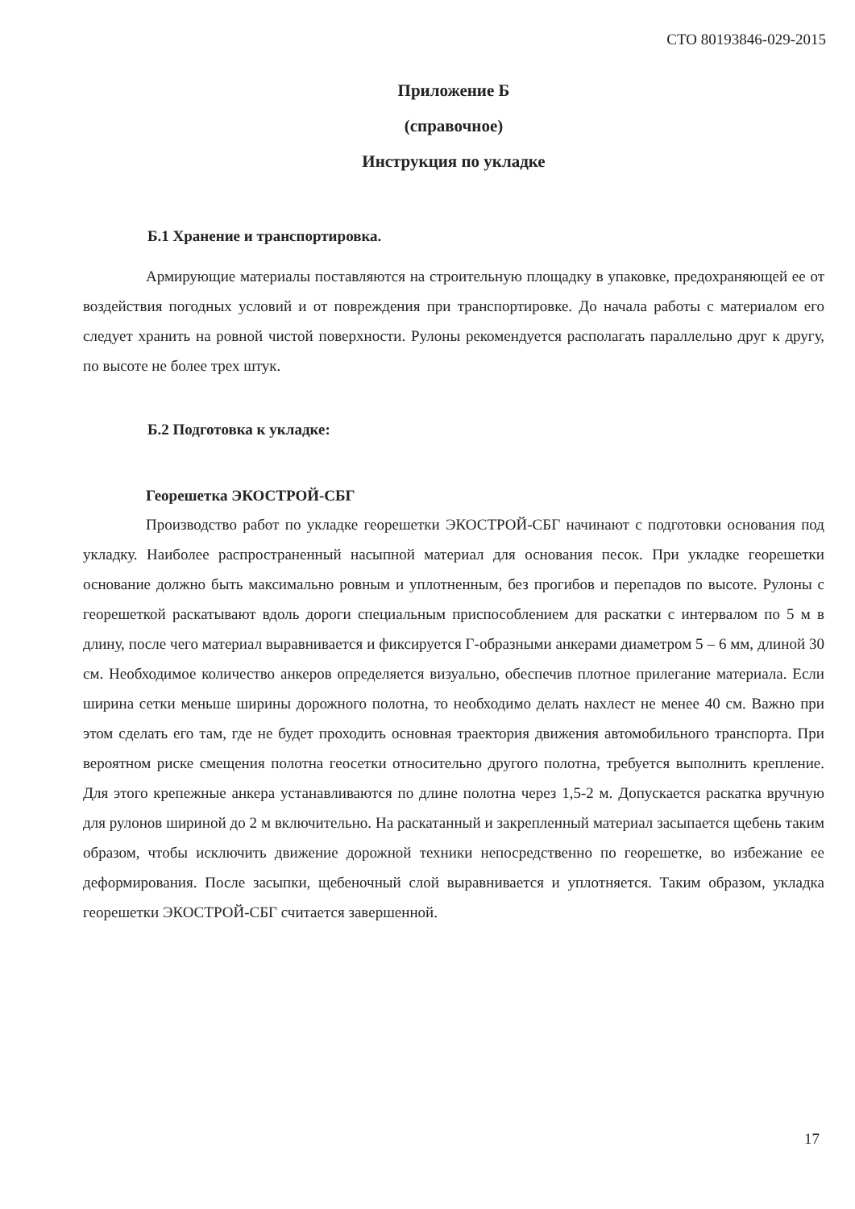СТО 80193846-029-2015
Приложение Б
(справочное)
Инструкция по укладке
Б.1 Хранение и транспортировка.
Армирующие материалы поставляются на строительную площадку в упаковке, предохраняющей ее от воздействия погодных условий и от повреждения при транспортировке. До начала работы с материалом его следует хранить на ровной чистой поверхности. Рулоны рекомендуется располагать параллельно друг к другу, по высоте не более трех штук.
Б.2 Подготовка к укладке:
Георешетка ЭКОСТРОЙ-СБГ
Производство работ по укладке георешетки ЭКОСТРОЙ-СБГ начинают с подготовки основания под укладку. Наиболее распространенный насыпной материал для основания песок. При укладке георешетки основание должно быть максимально ровным и уплотненным, без прогибов и перепадов по высоте. Рулоны с георешеткой раскатывают вдоль дороги специальным приспособлением для раскатки с интервалом по 5 м в длину, после чего материал выравнивается и фиксируется Г-образными анкерами диаметром 5 – 6 мм, длиной 30 см. Необходимое количество анкеров определяется визуально, обеспечив плотное прилегание материала. Если ширина сетки меньше ширины дорожного полотна, то необходимо делать нахлест не менее 40 см. Важно при этом сделать его там, где не будет проходить основная траектория движения автомобильного транспорта. При вероятном риске смещения полотна геосетки относительно другого полотна, требуется выполнить крепление. Для этого крепежные анкера устанавливаются по длине полотна через 1,5-2 м. Допускается раскатка вручную для рулонов шириной до 2 м включительно. На раскатанный и закрепленный материал засыпается щебень таким образом, чтобы исключить движение дорожной техники непосредственно по георешетке, во избежание ее деформирования. После засыпки, щебеночный слой выравнивается и уплотняется. Таким образом, укладка георешетки ЭКОСТРОЙ-СБГ считается завершенной.
17